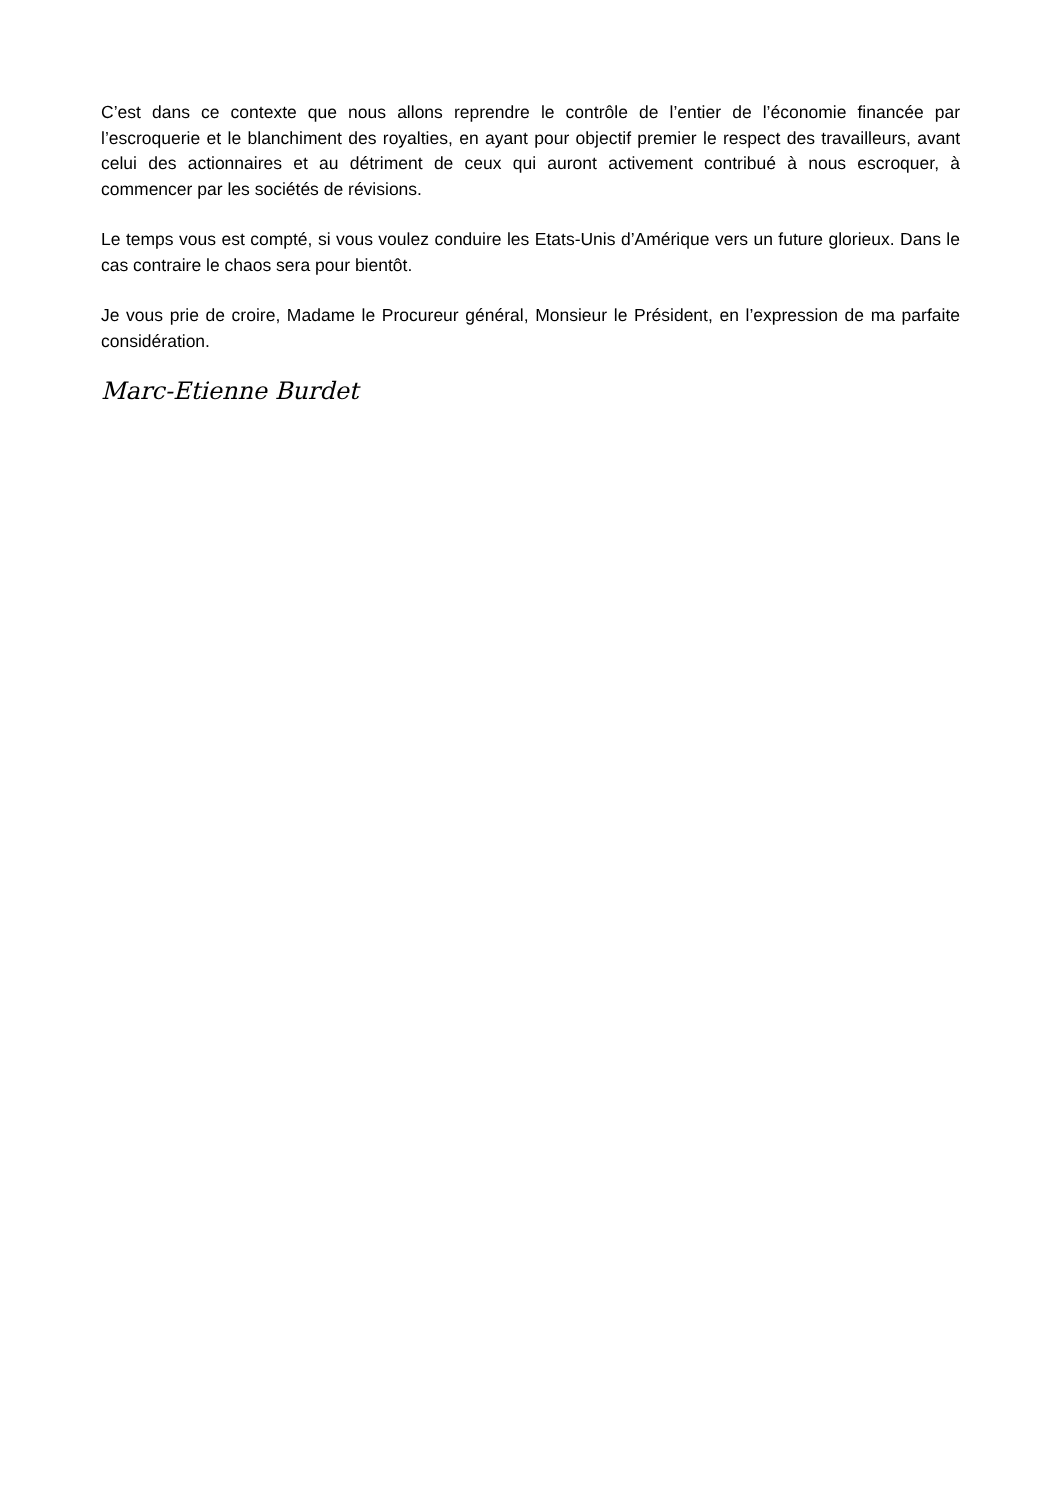C’est dans ce contexte que nous allons reprendre le contrôle de l’entier de l’économie financée par l’escroquerie et le blanchiment des royalties, en ayant pour objectif premier le respect des travailleurs, avant celui des actionnaires et au détriment de ceux qui auront activement contribué à nous escroquer, à commencer par les sociétés de révisions.
Le temps vous est compté, si vous voulez conduire les Etats-Unis d’Amérique vers un future glorieux. Dans le cas contraire le chaos sera pour bientôt.
Je vous prie de croire, Madame le Procureur général, Monsieur le Président, en l’expression de ma parfaite considération.
Marc-Etienne Burdet